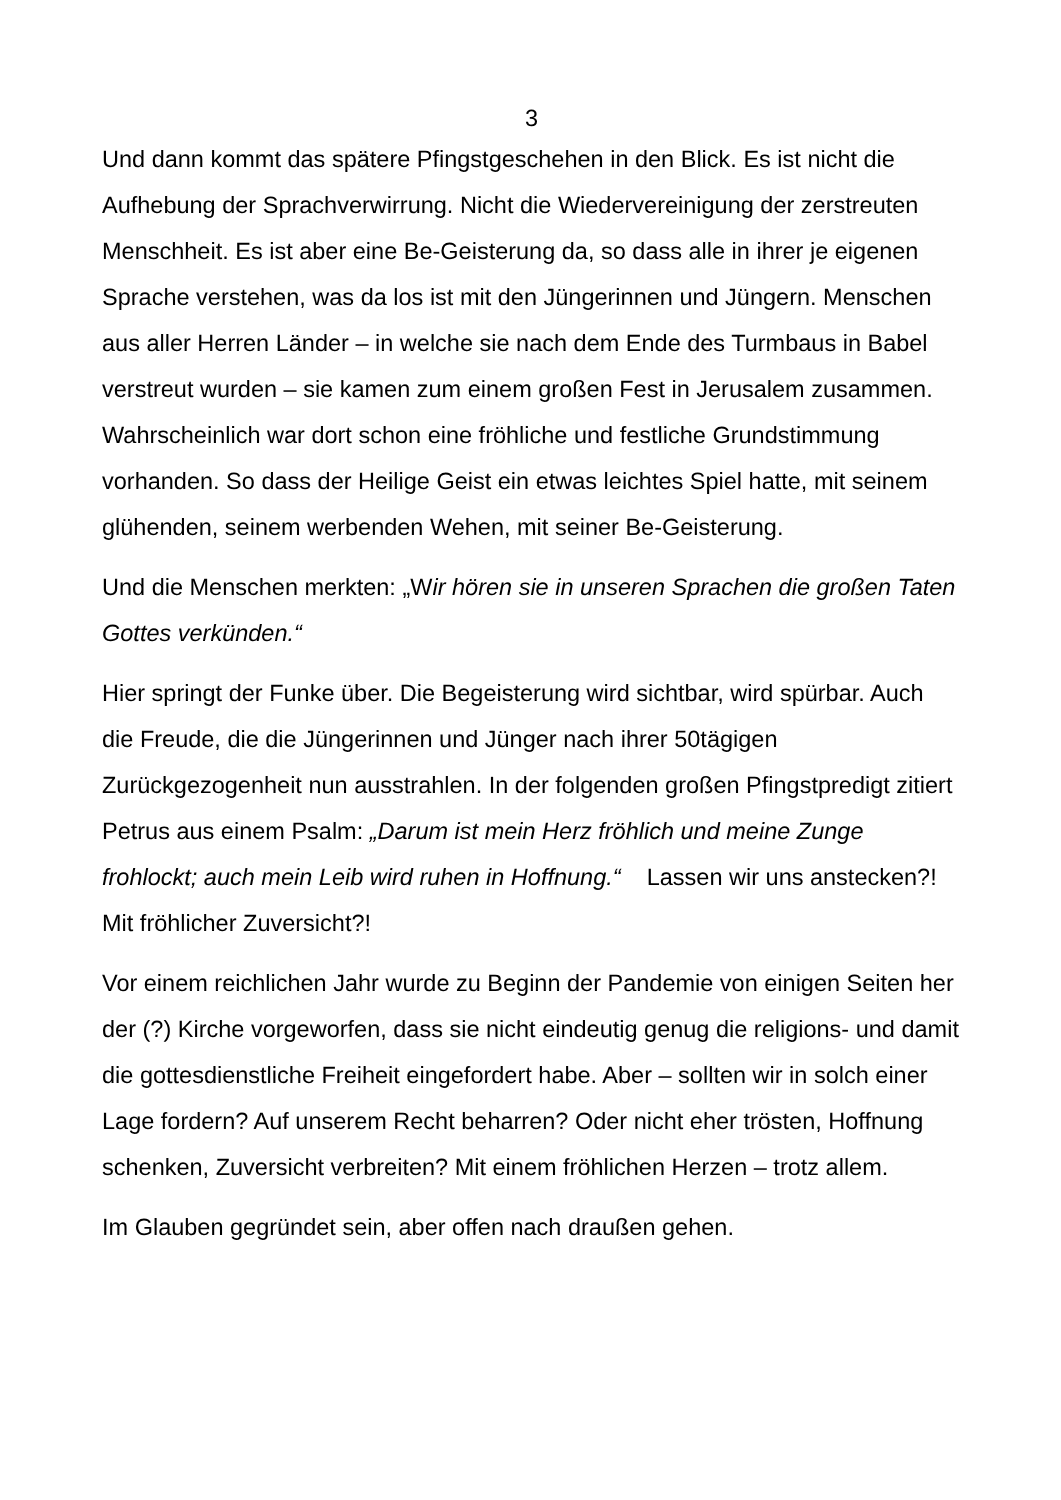3
Und dann kommt das spätere Pfingstgeschehen in den Blick. Es ist nicht die Aufhebung der Sprachverwirrung. Nicht die Wiedervereinigung der zerstreuten Menschheit. Es ist aber eine Be-Geisterung da, so dass alle in ihrer je eigenen Sprache verstehen, was da los ist mit den Jüngerinnen und Jüngern. Menschen aus aller Herren Länder – in welche sie nach dem Ende des Turmbaus in Babel verstreut wurden – sie kamen zum einem großen Fest in Jerusalem zusammen. Wahrscheinlich war dort schon eine fröhliche und festliche Grundstimmung vorhanden. So dass der Heilige Geist ein etwas leichtes Spiel hatte, mit seinem glühenden, seinem werbenden Wehen, mit seiner Be-Geisterung.
Und die Menschen merkten: „Wir hören sie in unseren Sprachen die großen Taten Gottes verkünden.“
Hier springt der Funke über. Die Begeisterung wird sichtbar, wird spürbar. Auch die Freude, die die Jüngerinnen und Jünger nach ihrer 50tägigen Zurückgezogenheit nun ausstrahlen. In der folgenden großen Pfingstpredigt zitiert Petrus aus einem Psalm: „Darum ist mein Herz fröhlich und meine Zunge frohlockt; auch mein Leib wird ruhen in Hoffnung.“ Lassen wir uns anstecken?! Mit fröhlicher Zuversicht?!
Vor einem reichlichen Jahr wurde zu Beginn der Pandemie von einigen Seiten her der (?) Kirche vorgeworfen, dass sie nicht eindeutig genug die religions- und damit die gottesdienstliche Freiheit eingefordert habe. Aber – sollten wir in solch einer Lage fordern? Auf unserem Recht beharren? Oder nicht eher trösten, Hoffnung schenken, Zuversicht verbreiten? Mit einem fröhlichen Herzen – trotz allem.
Im Glauben gegründet sein, aber offen nach draußen gehen.